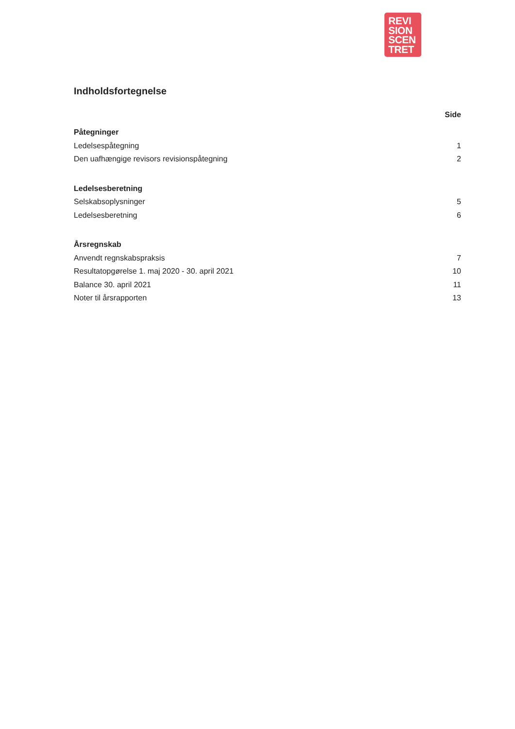REVI
SION
SCEN
TRET
Indholdsfortegnelse
Side
Påtegninger
Ledelsespåtegning 1
Den uafhængige revisors revisionspåtegning 2
Ledelsesberetning
Selskabsoplysninger 5
Ledelsesberetning 6
Årsregnskab
Anvendt regnskabspraksis 7
Resultatopgørelse 1. maj 2020 - 30. april 2021 10
Balance 30. april 2021 11
Noter til årsrapporten 13